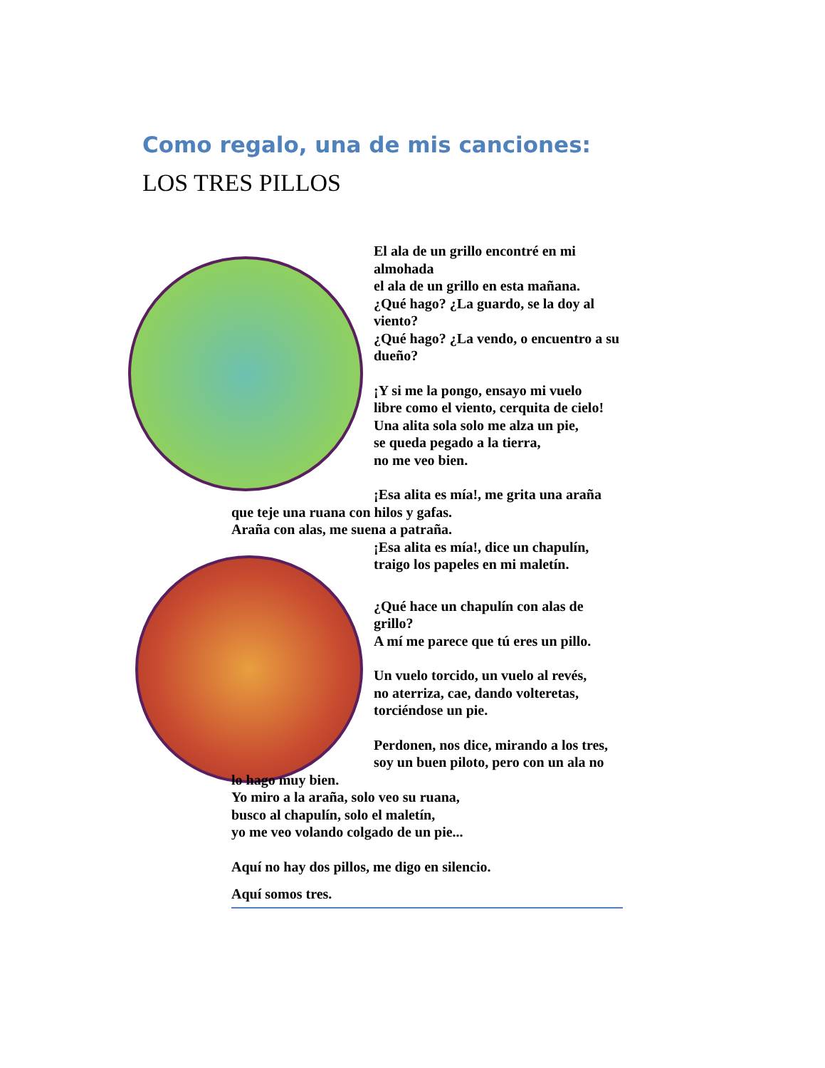Como regalo, una de mis canciones:
LOS TRES PILLOS
El ala de un grillo encontré en mi almohada
el ala de un grillo en esta mañana.
¿Qué hago? ¿La guardo, se la doy al viento?
¿Qué hago? ¿La vendo, o encuentro a su dueño?
¡Y si me la pongo, ensayo mi vuelo
libre como el viento, cerquita de cielo!
Una alita sola solo me alza un pie,
se queda pegado a la tierra,
no me veo bien.
¡Esa alita es mía!, me grita una araña
que teje una ruana con hilos y gafas.
Araña con alas, me suena a patraña.
¡Esa alita es mía!, dice un chapulín,
traigo los papeles en mi maletín.
¿Qué hace un chapulín con alas de grillo?
A mí me parece que tú eres un pillo.
Un vuelo torcido, un vuelo al revés,
no aterriza, cae, dando volteretas,
torciéndose un pie.
Perdonen, nos dice, mirando a los tres,
soy un buen piloto, pero con un ala no
lo hago muy bien.
Yo miro a la araña, solo veo su ruana,
busco al chapulín, solo el maletín,
yo me veo volando colgado de un pie...
Aquí no hay dos pillos, me digo en silencio.
Aquí somos tres.